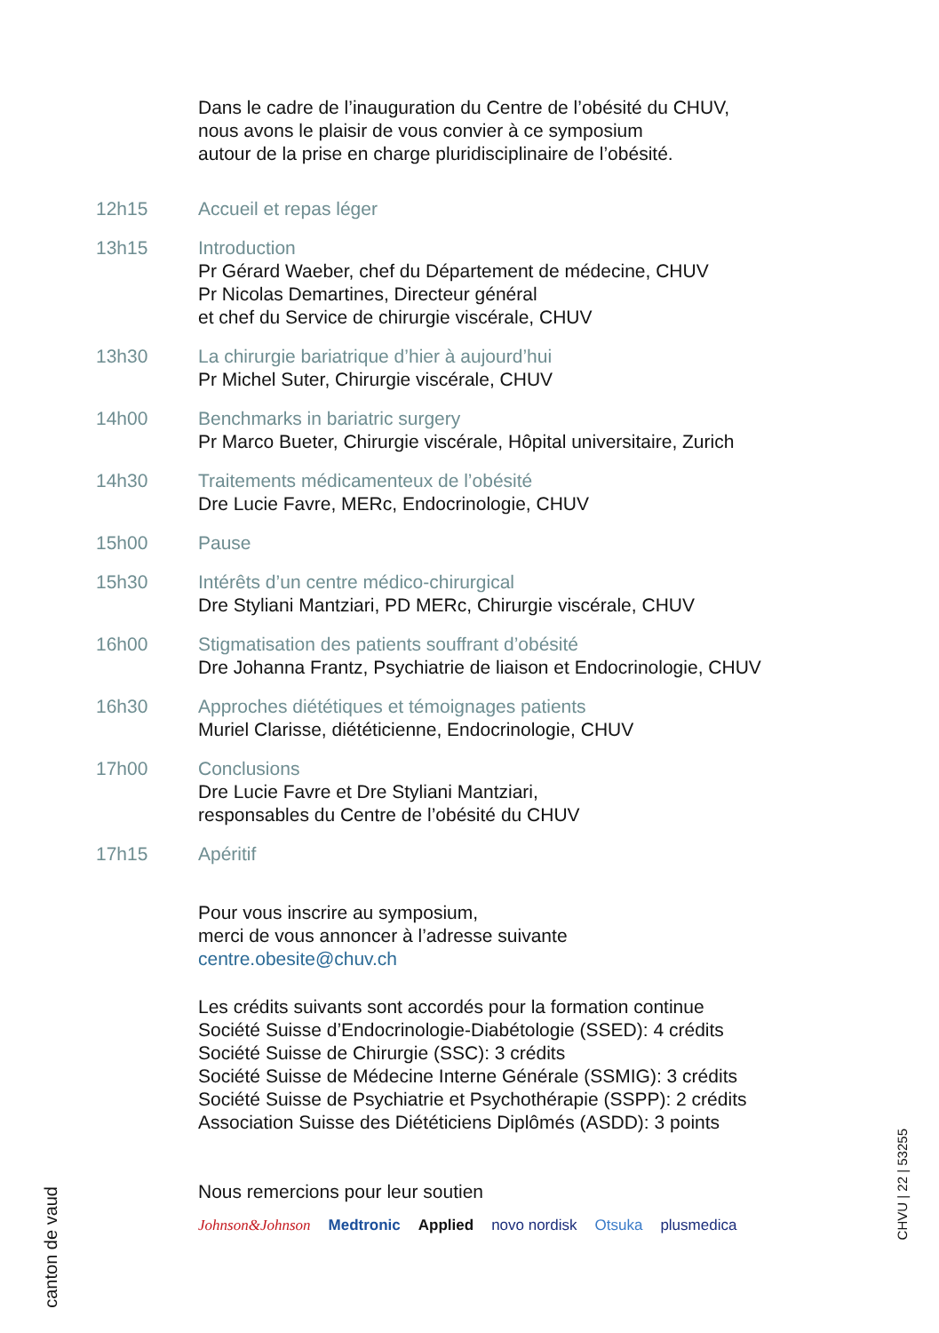Dans le cadre de l’inauguration du Centre de l’obésité du CHUV,
nous avons le plaisir de vous convier à ce symposium
autour de la prise en charge pluridisciplinaire de l’obésité.
12h15 Accueil et repas léger
13h15 Introduction
Pr Gérard Waeber, chef du Département de médecine, CHUV
Pr Nicolas Demartines, Directeur général
et chef du Service de chirurgie viscérale, CHUV
13h30 La chirurgie bariatrique d’hier à aujourd’hui
Pr Michel Suter, Chirurgie viscérale, CHUV
14h00 Benchmarks in bariatric surgery
Pr Marco Bueter, Chirurgie viscérale, Hôpital universitaire, Zurich
14h30 Traitements médicamenteux de l’obésité
Dre Lucie Favre, MERc, Endocrinologie, CHUV
15h00 Pause
15h30 Intérêts d’un centre médico-chirurgical
Dre Styliani Mantziari, PD MERc, Chirurgie viscérale, CHUV
16h00 Stigmatisation des patients souffrant d’obésité
Dre Johanna Frantz, Psychiatrie de liaison et Endocrinologie, CHUV
16h30 Approches diététiques et témoignages patients
Muriel Clarisse, diététicienne, Endocrinologie, CHUV
17h00 Conclusions
Dre Lucie Favre et Dre Styliani Mantziari,
responsables du Centre de l’obésité du CHUV
17h15 Apéritif
Pour vous inscrire au symposium,
merci de vous annoncer à l’adresse suivante
centre.obesite@chuv.ch
Les crédits suivants sont accordés pour la formation continue
Société Suisse d’Endocrinologie-Diabétologie (SSED): 4 crédits
Société Suisse de Chirurgie (SSC): 3 crédits
Société Suisse de Médecine Interne Générale (SSMIG): 3 crédits
Société Suisse de Psychiatrie et Psychothérapie (SSPP): 2 crédits
Association Suisse des Diététiciens Diplômés (ASDD): 3 points
Nous remercions pour leur soutien
Johnson&Johnson Medtronic Applied novo nordisk Otsuka plusmedica
canton de vaud
CHVU | 22 | 53255